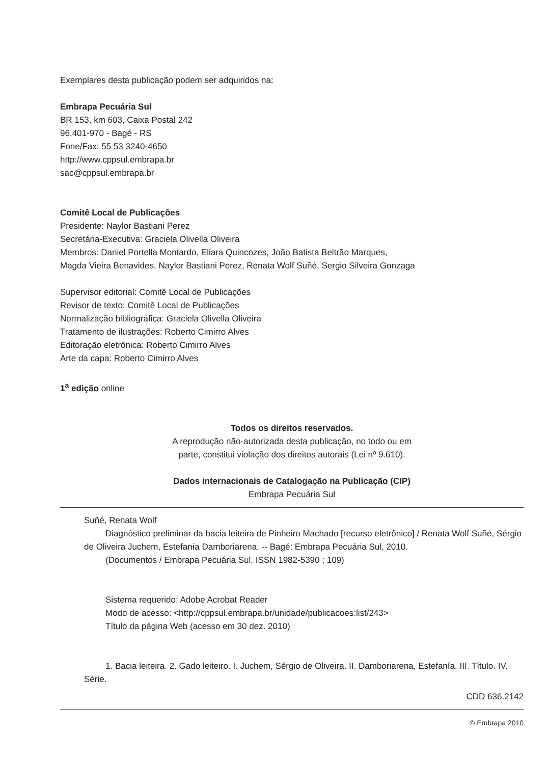Exemplares desta publicação podem ser adquiridos na:
Embrapa Pecuária Sul
BR 153, km 603, Caixa Postal 242
96.401-970 - Bagé - RS
Fone/Fax: 55 53 3240-4650
http://www.cppsul.embrapa.br
sac@cppsul.embrapa.br
Comitê Local de Publicações
Presidente: Naylor Bastiani Perez
Secretária-Executiva: Graciela Olivella Oliveira
Membros: Daniel Portella Montardo, Eliara Quincozes, João Batista Beltrão Marques,
Magda Vieira Benavides, Naylor Bastiani Perez, Renata Wolf Suñé, Sergio Silveira Gonzaga
Supervisor editorial: Comitê Local de Publicações
Revisor de texto: Comitê Local de Publicações
Normalização bibliográfica: Graciela Olivella Oliveira
Tratamento de ilustrações: Roberto Cimirro Alves
Editoração eletrônica: Roberto Cimirro Alves
Arte da capa: Roberto Cimirro Alves
1<sup>a</sup> edição online
Todos os direitos reservados.
A reprodução não-autorizada desta publicação, no todo ou em
parte, constitui violação dos direitos autorais (Lei nº 9.610).
Dados internacionais de Catalogação na Publicação (CIP)
Embrapa Pecuária Sul
Suñé, Renata Wolf
Diagnóstico preliminar da bacia leiteira de Pinheiro Machado [recurso eletrônico] / Renata Wolf Suñé, Sérgio de Oliveira Juchem, Estefanía Damboriarena. -- Bagé: Embrapa Pecuária Sul, 2010.
(Documentos / Embrapa Pecuária Sul, ISSN 1982-5390 ; 109)
Sistema requerido: Adobe Acrobat Reader
Modo de acesso: <http://cppsul.embrapa.br/unidade/publicacoes:list/243>
Título da página Web (acesso em 30 dez. 2010)
1. Bacia leiteira. 2. Gado leiteiro. I. Juchem, Sérgio de Oliveira. II. Damboriarena, Estefanía. III. Título. IV. Série.
CDD 636.2142
© Embrapa 2010